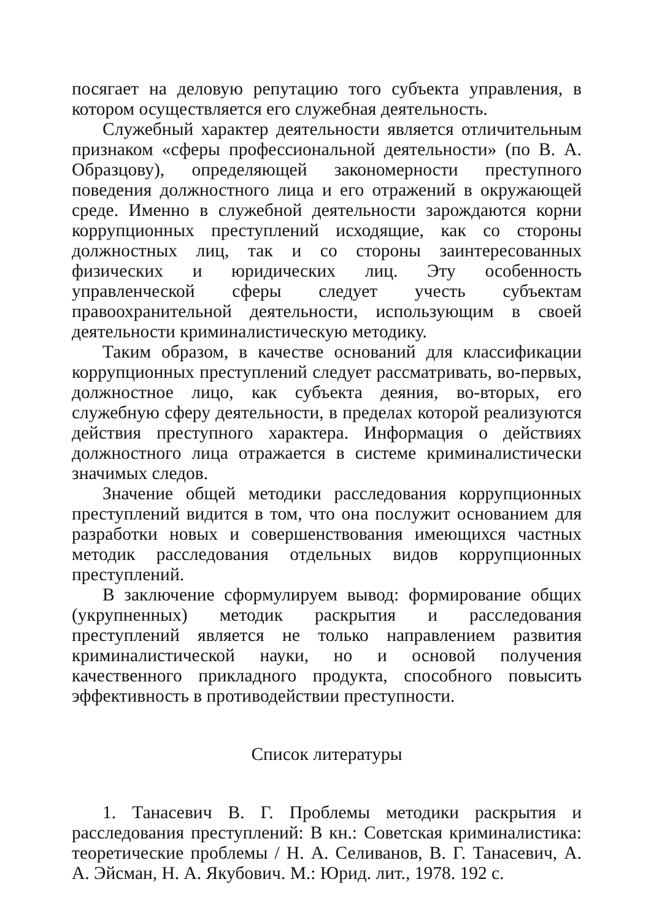посягает на деловую репутацию того субъекта управления, в котором осуществляется его служебная деятельность.
Служебный характер деятельности является отличительным признаком «сферы профессиональной деятельности» (по В. А. Образцову), определяющей закономерности преступного поведения должностного лица и его отражений в окружающей среде. Именно в служебной деятельности зарождаются корни коррупционных преступлений исходящие, как со стороны должностных лиц, так и со стороны заинтересованных физических и юридических лиц. Эту особенность управленческой сферы следует учесть субъектам правоохранительной деятельности, использующим в своей деятельности криминалистическую методику.
Таким образом, в качестве оснований для классификации коррупционных преступлений следует рассматривать, во-первых, должностное лицо, как субъекта деяния, во-вторых, его служебную сферу деятельности, в пределах которой реализуются действия преступного характера. Информация о действиях должностного лица отражается в системе криминалистически значимых следов.
Значение общей методики расследования коррупционных преступлений видится в том, что она послужит основанием для разработки новых и совершенствования имеющихся частных методик расследования отдельных видов коррупционных преступлений.
В заключение сформулируем вывод: формирование общих (укрупненных) методик раскрытия и расследования преступлений является не только направлением развития криминалистической науки, но и основой получения качественного прикладного продукта, способного повысить эффективность в противодействии преступности.
Список литературы
1. Танасевич В. Г. Проблемы методики раскрытия и расследования преступлений: В кн.: Советская криминалистика: теоретические проблемы / Н. А. Селиванов, В. Г. Танасевич, А. А. Эйсман, Н. А. Якубович. М.: Юрид. лит., 1978. 192 с.